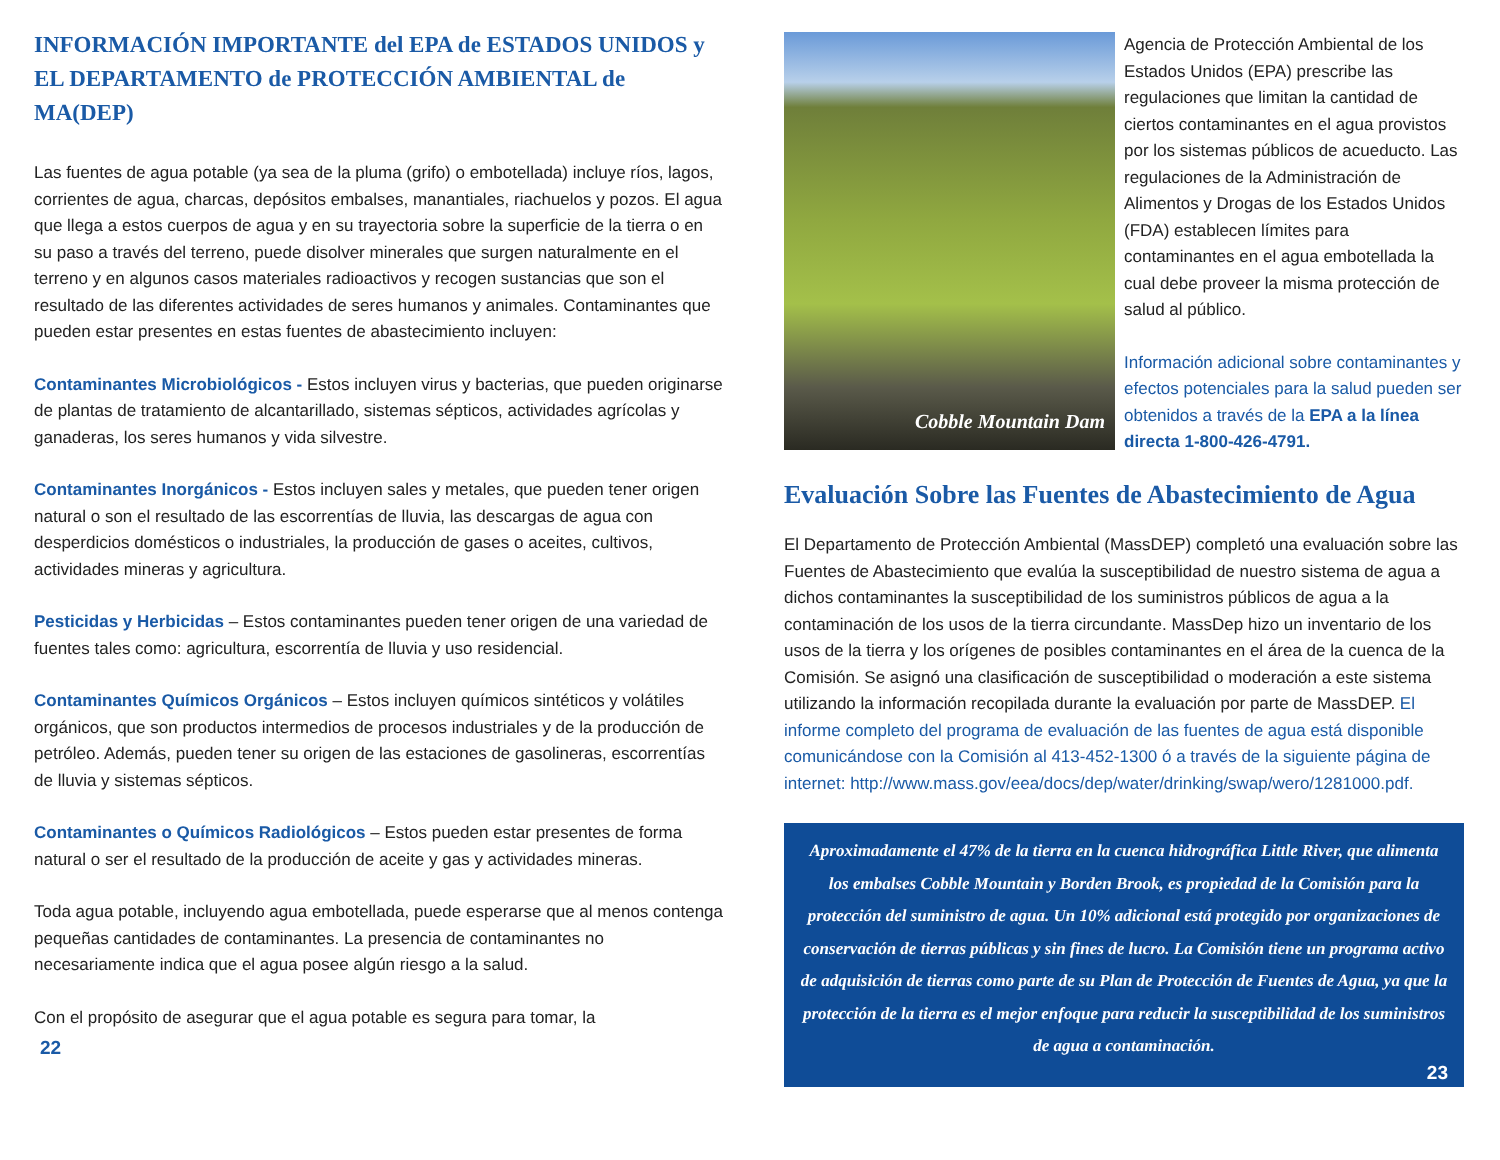INFORMACIÓN IMPORTANTE del EPA de ESTADOS UNIDOS y EL DEPARTAMENTO de PROTECCIÓN AMBIENTAL de MA(DEP)
Las fuentes de agua potable (ya sea de la pluma (grifo) o embotellada) incluye ríos, lagos, corrientes de agua, charcas, depósitos embalses, manantiales, riachuelos y pozos. El agua que llega a estos cuerpos de agua y en su trayectoria sobre la superficie de la tierra o en su paso a través del terreno, puede disolver minerales que surgen naturalmente en el terreno y en algunos casos materiales radioactivos y recogen sustancias que son el resultado de las diferentes actividades de seres humanos y animales. Contaminantes que pueden estar presentes en estas fuentes de abastecimiento incluyen:
Contaminantes Microbiológicos - Estos incluyen virus y bacterias, que pueden originarse de plantas de tratamiento de alcantarillado, sistemas sépticos, actividades agrícolas y ganaderas, los seres humanos y vida silvestre.
Contaminantes Inorgánicos - Estos incluyen sales y metales, que pueden tener origen natural o son el resultado de las escorrentías de lluvia, las descargas de agua con desperdicios domésticos o industriales, la producción de gases o aceites, cultivos, actividades mineras y agricultura.
Pesticidas y Herbicidas – Estos contaminantes pueden tener origen de una variedad de fuentes tales como: agricultura, escorrentía de lluvia y uso residencial.
Contaminantes Químicos Orgánicos – Estos incluyen químicos sintéticos y volátiles orgánicos, que son productos intermedios de procesos industriales y de la producción de petróleo. Además, pueden tener su origen de las estaciones de gasolineras, escorrentías de lluvia y sistemas sépticos.
Contaminantes o Químicos Radiológicos – Estos pueden estar presentes de forma natural o ser el resultado de la producción de aceite y gas y actividades mineras.
Toda agua potable, incluyendo agua embotellada, puede esperarse que al menos contenga pequeñas cantidades de contaminantes. La presencia de contaminantes no necesariamente indica que el agua posee algún riesgo a la salud.
Con el propósito de asegurar que el agua potable es segura para tomar, la
22
Cobble Mountain Dam
Agencia de Protección Ambiental de los Estados Unidos (EPA) prescribe las regulaciones que limitan la cantidad de ciertos contaminantes en el agua provistos por los sistemas públicos de acueducto. Las regulaciones de la Administración de Alimentos y Drogas de los Estados Unidos (FDA) establecen límites para contaminantes en el agua embotellada la cual debe proveer la misma protección de salud al público.
Información adicional sobre contaminantes y efectos potenciales para la salud pueden ser obtenidos a través de la EPA a la línea directa 1-800-426-4791.
Evaluación Sobre las Fuentes de Abastecimiento de Agua
El Departamento de Protección Ambiental (MassDEP) completó una evaluación sobre las Fuentes de Abastecimiento que evalúa la susceptibilidad de nuestro sistema de agua a dichos contaminantes la susceptibilidad de los suministros públicos de agua a la contaminación de los usos de la tierra circundante. MassDep hizo un inventario de los usos de la tierra y los orígenes de posibles contaminantes en el área de la cuenca de la Comisión. Se asignó una clasificación de susceptibilidad o moderación a este sistema utilizando la información recopilada durante la evaluación por parte de MassDEP. El informe completo del programa de evaluación de las fuentes de agua está disponible comunicándose con la Comisión al 413-452-1300 ó a través de la siguiente página de internet: http://www.mass.gov/eea/docs/dep/water/drinking/swap/wero/1281000.pdf.
Aproximadamente el 47% de la tierra en la cuenca hidrográfica Little River, que alimenta los embalses Cobble Mountain y Borden Brook, es propiedad de la Comisión para la protección del suministro de agua. Un 10% adicional está protegido por organizaciones de conservación de tierras públicas y sin fines de lucro. La Comisión tiene un programa activo de adquisición de tierras como parte de su Plan de Protección de Fuentes de Agua, ya que la protección de la tierra es el mejor enfoque para reducir la susceptibilidad de los suministros de agua a contaminación.
23